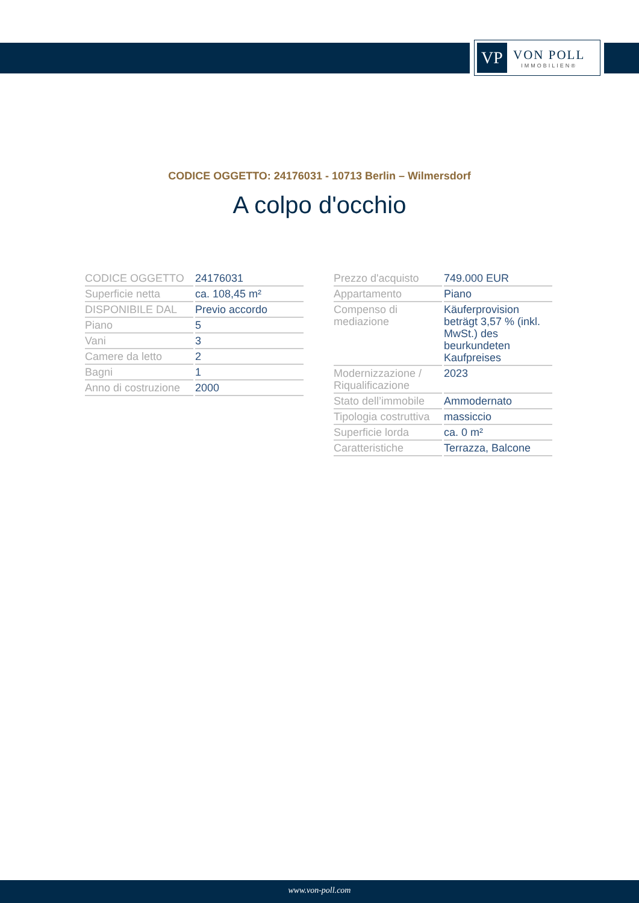VP
VON POLL
IMMOBILIEN®
CODICE OGGETTO: 24176031 - 10713 Berlin – Wilmersdorf
A colpo d'occhio
| CODICE OGGETTO | 24176031 |
| Superficie netta | ca. 108,45 m² |
| DISPONIBILE DAL | Previo accordo |
| Piano | 5 |
| Vani | 3 |
| Camere da letto | 2 |
| Bagni | 1 |
| Anno di costruzione | 2000 |
| Prezzo d'acquisto | 749.000 EUR |
| Appartamento | Piano |
| Compenso di mediazione | Käuferprovision beträgt 3,57 % (inkl. MwSt.) des beurkundeten Kaufpreises |
| Modernizzazione / Riqualificazione | 2023 |
| Stato dell’immobile | Ammodernato |
| Tipologia costruttiva | massiccio |
| Superficie lorda | ca. 0 m² |
| Caratteristiche | Terrazza, Balcone |
www.von-poll.com